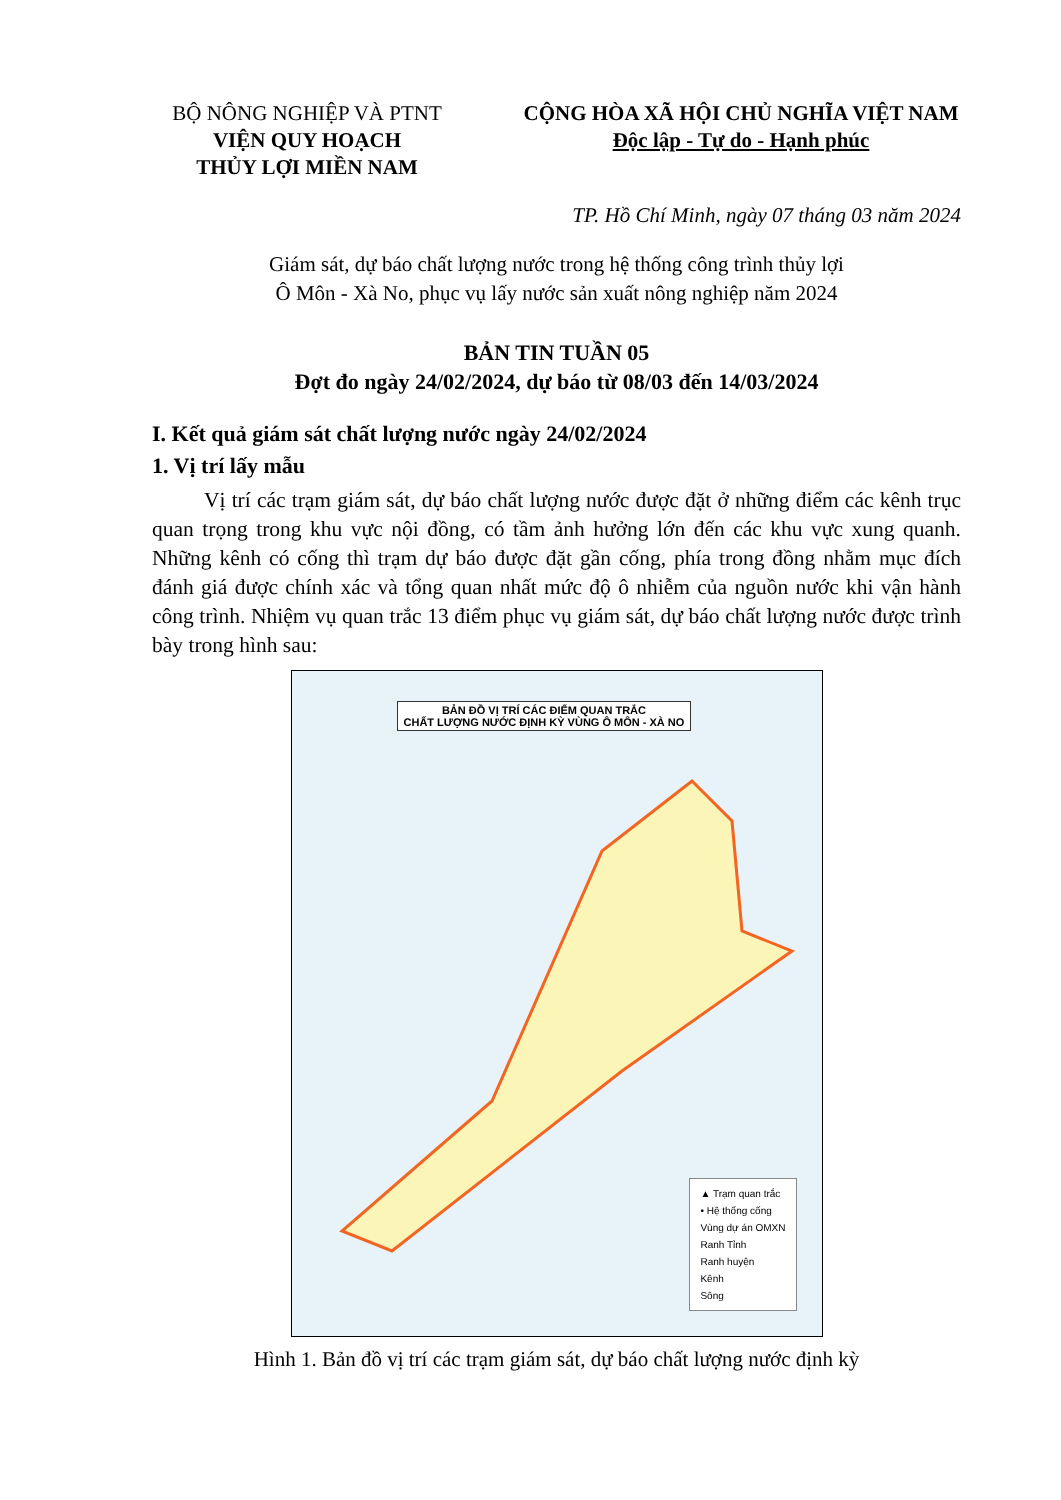BỘ NÔNG NGHIỆP VÀ PTNT
VIỆN QUY HOẠCH
THỦY LỢI MIỀN NAM
CỘNG HÒA XÃ HỘI CHỦ NGHĨA VIỆT NAM
Độc lập - Tự do - Hạnh phúc
TP. Hồ Chí Minh, ngày 07 tháng 03 năm 2024
Giám sát, dự báo chất lượng nước trong hệ thống công trình thủy lợi
Ô Môn - Xà No, phục vụ lấy nước sản xuất nông nghiệp năm 2024
BẢN TIN TUẦN 05
Đợt đo ngày 24/02/2024, dự báo từ 08/03 đến 14/03/2024
I. Kết quả giám sát chất lượng nước ngày 24/02/2024
1. Vị trí lấy mẫu
Vị trí các trạm giám sát, dự báo chất lượng nước được đặt ở những điểm các kênh trục quan trọng trong khu vực nội đồng, có tầm ảnh hưởng lớn đến các khu vực xung quanh. Những kênh có cống thì trạm dự báo được đặt gần cống, phía trong đồng nhằm mục đích đánh giá được chính xác và tổng quan nhất mức độ ô nhiễm của nguồn nước khi vận hành công trình. Nhiệm vụ quan trắc 13 điểm phục vụ giám sát, dự báo chất lượng nước được trình bày trong hình sau:
BẢN ĐỒ VỊ TRÍ CÁC ĐIỂM QUAN TRẮC
CHẤT LƯỢNG NƯỚC ĐỊNH KỲ VÙNG Ô MÔN - XÀ NO
▲ Trạm quan trắc
• Hệ thống cống
Vùng dự án OMXN
Ranh Tỉnh
Ranh huyện
Kênh
Sông
Hình 1. Bản đồ vị trí các trạm giám sát, dự báo chất lượng nước định kỳ